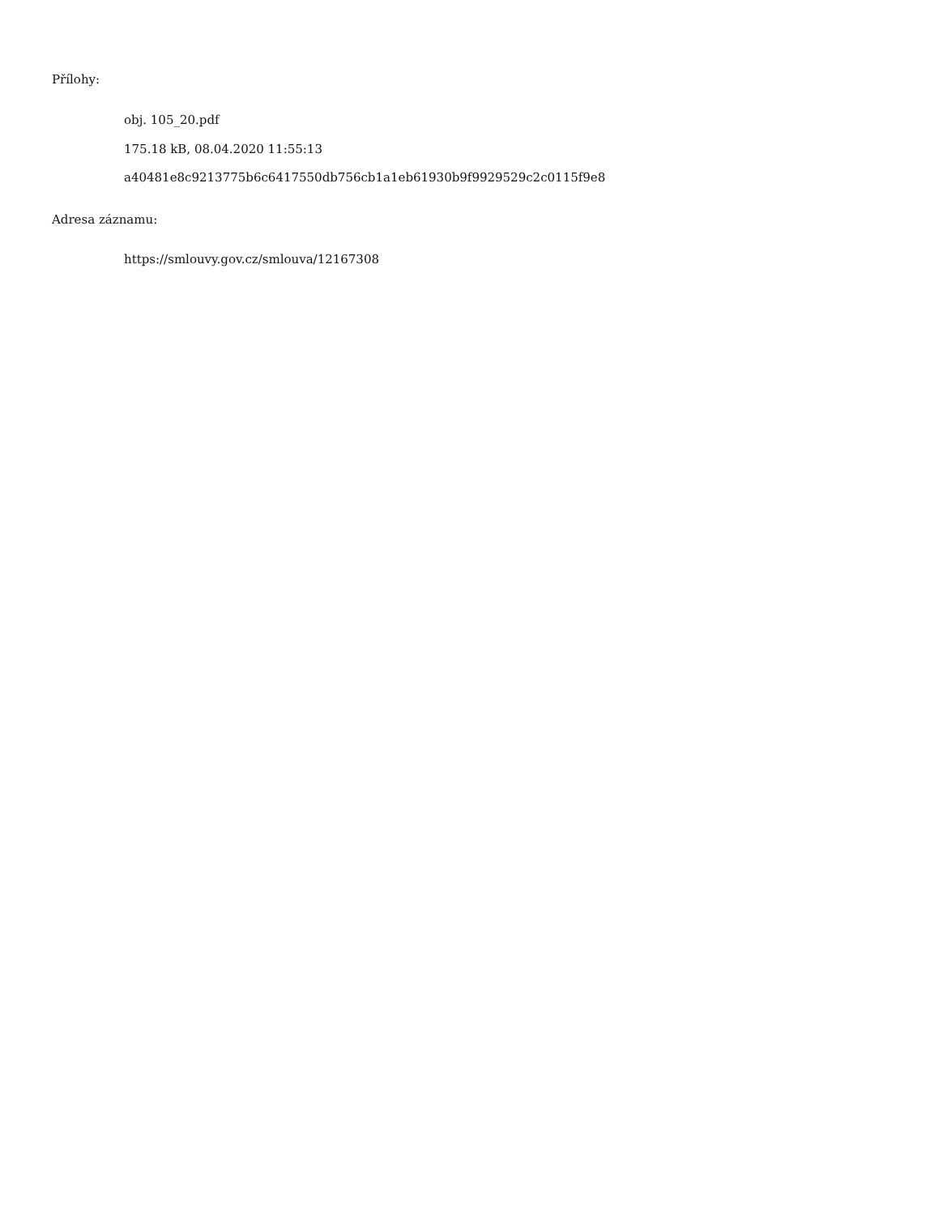Přílohy:
obj. 105_20.pdf
175.18 kB, 08.04.2020 11:55:13
a40481e8c9213775b6c6417550db756cb1a1eb61930b9f9929529c2c0115f9e8
Adresa záznamu:
https://smlouvy.gov.cz/smlouva/12167308